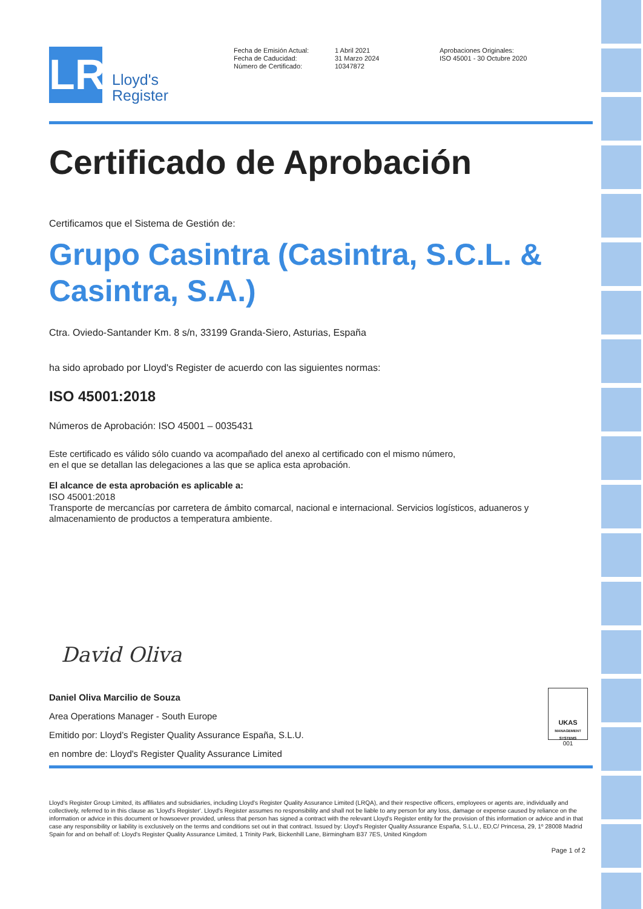LR
Lloyd's
Register
Fecha de Emisión Actual:
Fecha de Caducidad:
Número de Certificado:
1 Abril 2021
31 Marzo 2024
10347872
Aprobaciones Originales:
ISO 45001 - 30 Octubre 2020
Certificado de Aprobación
Certificamos que el Sistema de Gestión de:
Grupo Casintra (Casintra, S.C.L. & Casintra, S.A.)
Ctra. Oviedo-Santander Km. 8 s/n, 33199 Granda-Siero, Asturias, España
ha sido aprobado por Lloyd's Register de acuerdo con las siguientes normas:
ISO 45001:2018
Números de Aprobación: ISO 45001 – 0035431
Este certificado es válido sólo cuando va acompañado del anexo al certificado con el mismo número,
en el que se detallan las delegaciones a las que se aplica esta aprobación.
El alcance de esta aprobación es aplicable a:
ISO 45001:2018
Transporte de mercancías por carretera de ámbito comarcal, nacional e internacional. Servicios logísticos, aduaneros y almacenamiento de productos a temperatura ambiente.
David Oliva
Daniel Oliva Marcilio de Souza
Area Operations Manager - South Europe
Emitido por: Lloyd’s Register Quality Assurance España, S.L.U.
en nombre de: Lloyd's Register Quality Assurance Limited
UKAS
MANAGEMENT SYSTEMS
001
Lloyd's Register Group Limited, its affiliates and subsidiaries, including Lloyd's Register Quality Assurance Limited (LRQA), and their respective officers, employees or agents are, individually and collectively, referred to in this clause as 'Lloyd's Register'. Lloyd's Register assumes no responsibility and shall not be liable to any person for any loss, damage or expense caused by reliance on the information or advice in this document or howsoever provided, unless that person has signed a contract with the relevant Lloyd's Register entity for the provision of this information or advice and in that case any responsibility or liability is exclusively on the terms and conditions set out in that contract. Issued by: Lloyd's Register Quality Assurance España, S.L.U., ED,C/ Princesa, 29, 1º 28008 Madrid Spain for and on behalf of: Lloyd's Register Quality Assurance Limited, 1 Trinity Park, Bickenhill Lane, Birmingham B37 7ES, United Kingdom
Page 1 of 2